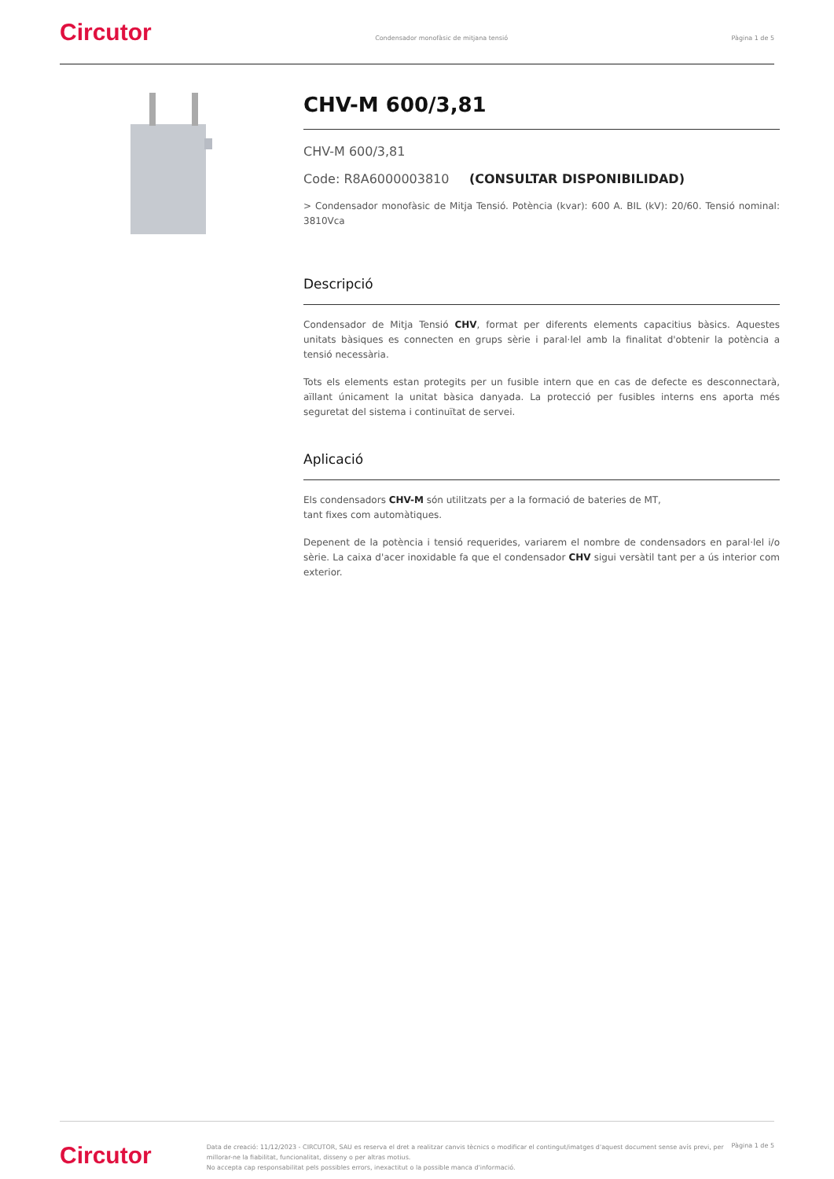Circutor
Condensador monofàsic de mitjana tensió
Pàgina 1 de 5
CHV-M 600/3,81
CHV-M 600/3,81
Code: R8A6000003810 (CONSULTAR DISPONIBILIDAD)
> Condensador monofàsic de Mitja Tensió. Potència (kvar): 600 A. BIL (kV): 20/60. Tensió nominal: 3810Vca
Descripció
Condensador de Mitja Tensió CHV, format per diferents elements capacitius bàsics. Aquestes unitats bàsiques es connecten en grups sèrie i paral·lel amb la finalitat d'obtenir la potència a tensió necessària.
Tots els elements estan protegits per un fusible intern que en cas de defecte es desconnectarà, aïllant únicament la unitat bàsica danyada. La protecció per fusibles interns ens aporta més seguretat del sistema i continuïtat de servei.
Aplicació
Els condensadors CHV-M són utilitzats per a la formació de bateries de MT,
tant fixes com automàtiques.
Depenent de la potència i tensió requerides, variarem el nombre de condensadors en paral·lel i/o sèrie. La caixa d'acer inoxidable fa que el condensador CHV sigui versàtil tant per a ús interior com exterior.
Circutor
Data de creació: 11/12/2023 - CIRCUTOR, SAU es reserva el dret a realitzar canvis tècnics o modificar el contingut/imatges d'aquest document sense avís previ, per millorar-ne la fiabilitat, funcionalitat, disseny o per altras motius.
No accepta cap responsabilitat pels possibles errors, inexactitut o la possible manca d'informació.
Pàgina 1 de 5